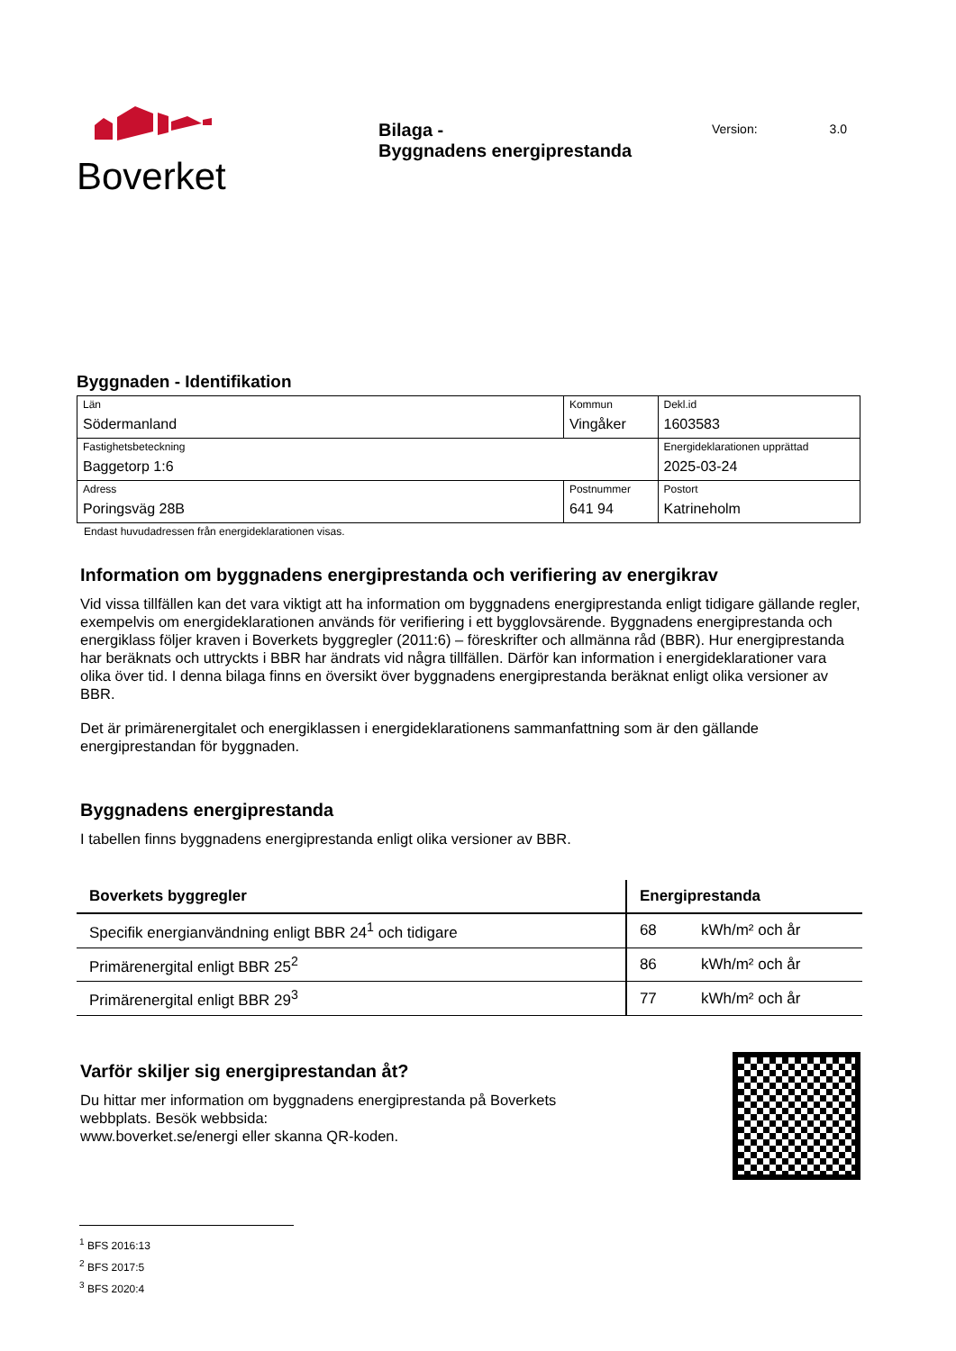Boverket
Bilaga -
Byggnadens energiprestanda
Version: 3.0
Byggnaden - Identifikation
| Län Södermanland | Kommun Vingåker | | Dekl.id 1603583 |
| Fastighetsbeteckning Baggetorp 1:6 | | | Energideklarationen upprättad 2025-03-24 |
| Adress Poringsväg 28B | | Postnummer 641 94 | Postort Katrineholm |
Endast huvudadressen från energideklarationen visas.
Information om byggnadens energiprestanda och verifiering av energikrav
Vid vissa tillfällen kan det vara viktigt att ha information om byggnadens energiprestanda enligt tidigare gällande regler, exempelvis om energideklarationen används för verifiering i ett bygglovsärende. Byggnadens energiprestanda och energiklass följer kraven i Boverkets byggregler (2011:6) – föreskrifter och allmänna råd (BBR). Hur energiprestanda har beräknats och uttryckts i BBR har ändrats vid några tillfällen. Därför kan information i energideklarationer vara olika över tid. I denna bilaga finns en översikt över byggnadens energiprestanda beräknat enligt olika versioner av BBR.
Det är primärenergitalet och energiklassen i energideklarationens sammanfattning som är den gällande energiprestandan för byggnaden.
Byggnadens energiprestanda
I tabellen finns byggnadens energiprestanda enligt olika versioner av BBR.
| Boverkets byggregler | Energiprestanda | |
| --- | --- | --- |
| Specifik energianvändning enligt BBR 24<sup>1</sup> och tidigare | 68 | kWh/m² och år |
| Primärenergital enligt BBR 25<sup>2</sup> | 86 | kWh/m² och år |
| Primärenergital enligt BBR 29<sup>3</sup> | 77 | kWh/m² och år |
Varför skiljer sig energiprestandan åt?
Du hittar mer information om byggnadens energiprestanda på Boverkets webbplats. Besök webbsida:
www.boverket.se/energi eller skanna QR-koden.
<sup>1</sup> BFS 2016:13
<sup>2</sup> BFS 2017:5
<sup>3</sup> BFS 2020:4